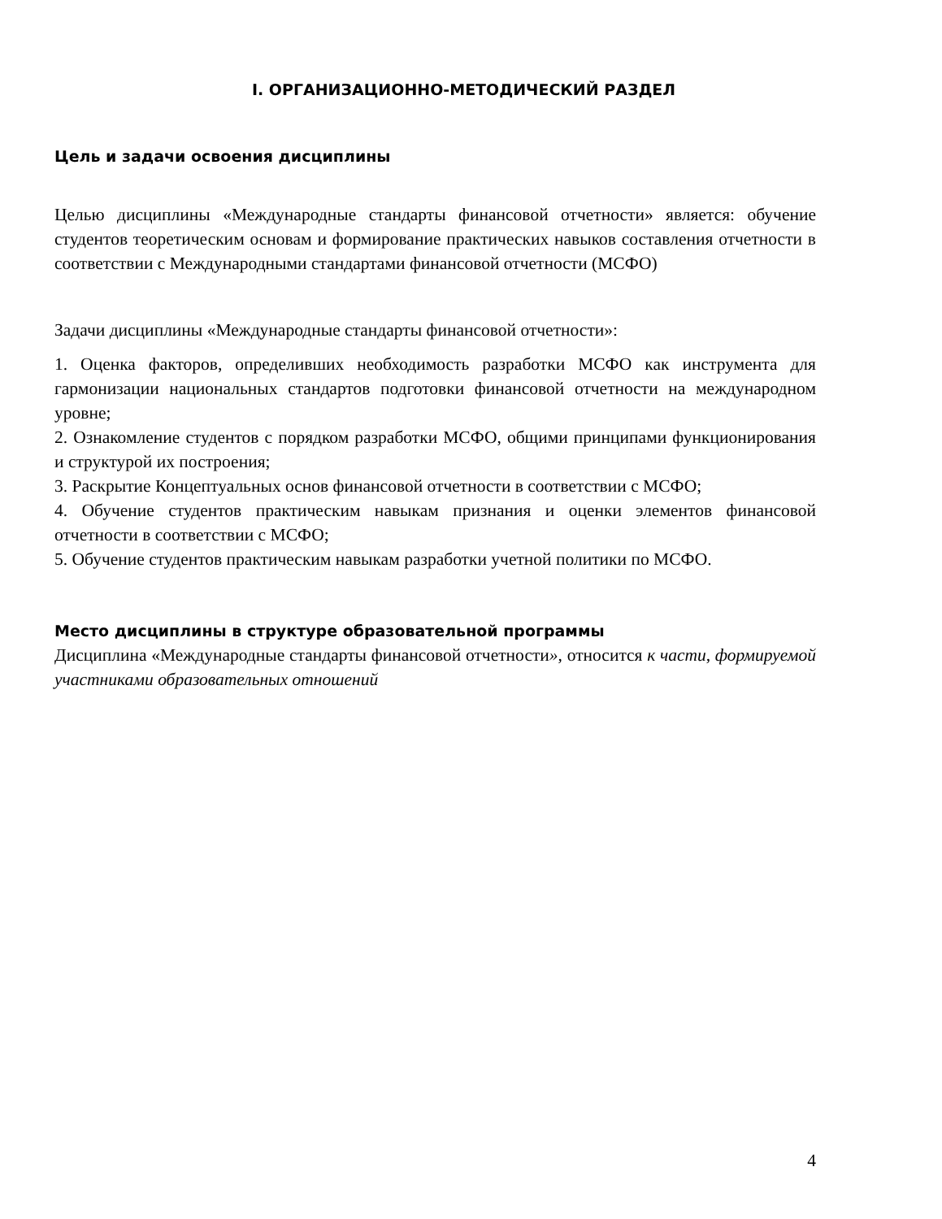I. ОРГАНИЗАЦИОННО-МЕТОДИЧЕСКИЙ РАЗДЕЛ
Цель и задачи освоения дисциплины
Целью дисциплины «Международные стандарты финансовой отчетности» является: обучение студентов теоретическим основам и формирование практических навыков составления отчетности в соответствии с Международными стандартами финансовой отчетности (МСФО)
Задачи дисциплины «Международные стандарты финансовой отчетности»:
1. Оценка факторов, определивших необходимость разработки МСФО как инструмента для гармонизации национальных стандартов подготовки финансовой отчетности на международном уровне;
2. Ознакомление студентов с порядком разработки МСФО, общими принципами функционирования и структурой их построения;
3. Раскрытие Концептуальных основ финансовой отчетности в соответствии с МСФО;
4. Обучение студентов практическим навыкам признания и оценки элементов финансовой отчетности в соответствии с МСФО;
5. Обучение студентов практическим навыкам разработки учетной политики по МСФО.
Место дисциплины в структуре образовательной программы
Дисциплина «Международные стандарты финансовой отчетности», относится к части, формируемой участниками образовательных отношений
4